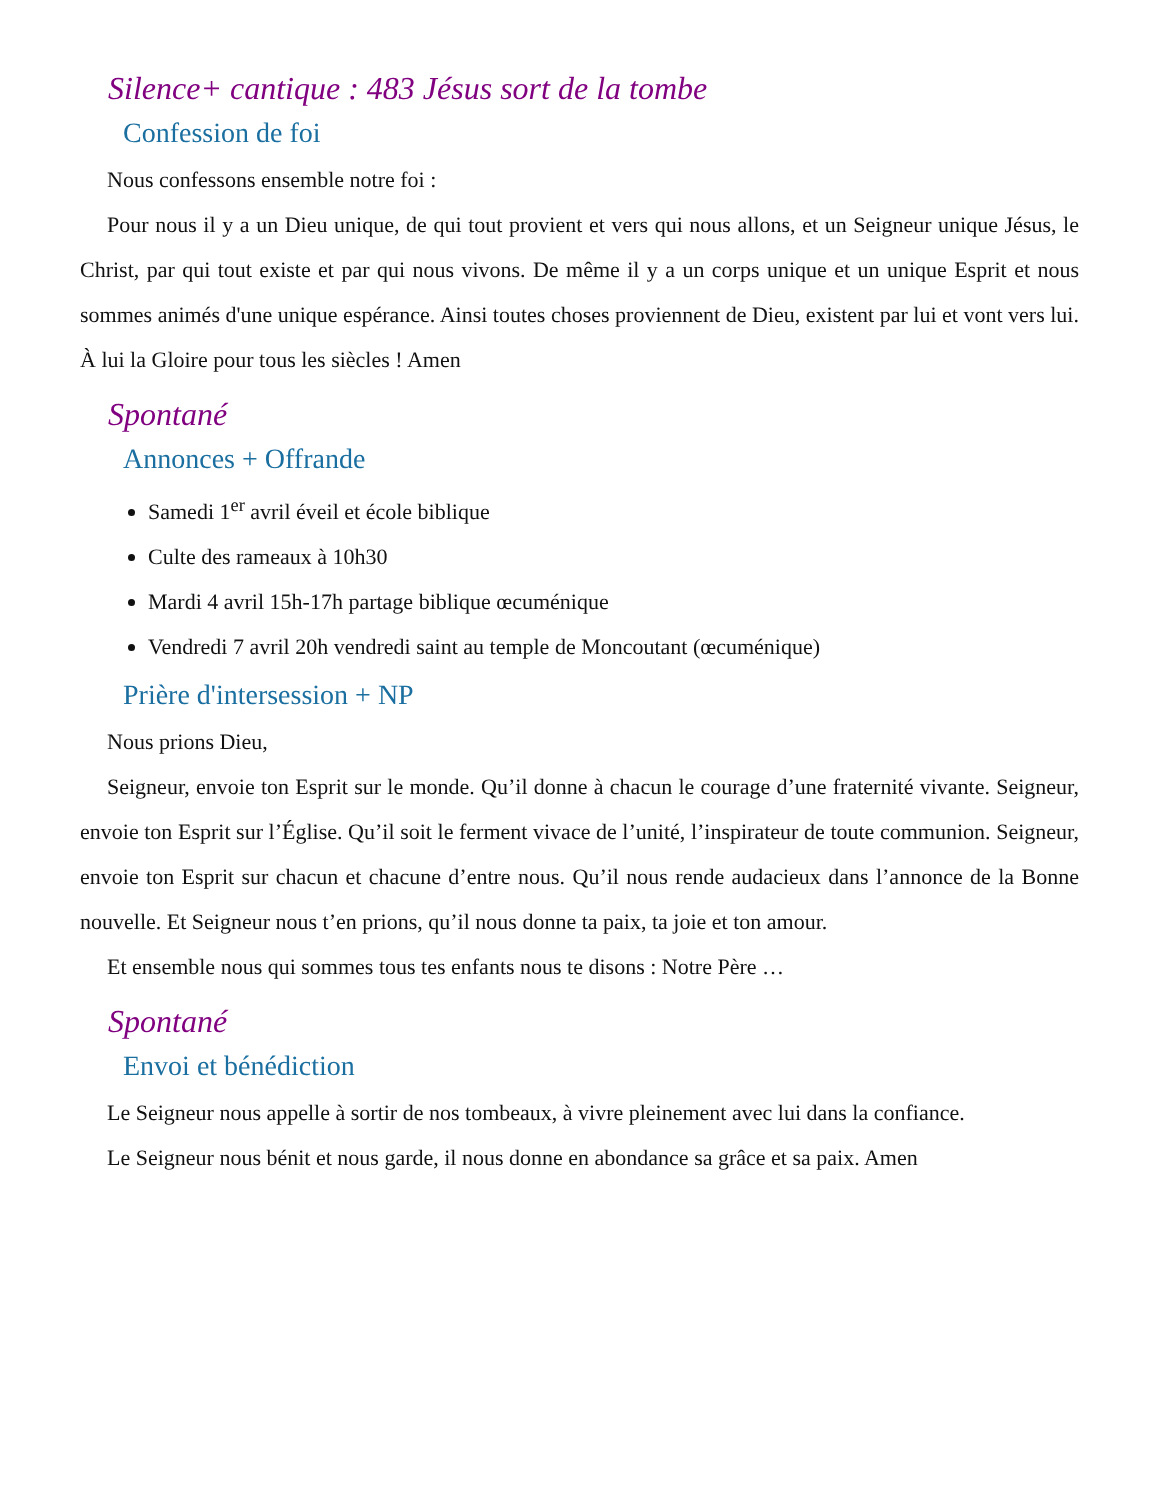Silence+ cantique : 483 Jésus sort de la tombe
Confession de foi
Nous confessons ensemble notre foi :
Pour nous il y a un Dieu unique, de qui tout provient et vers qui nous allons, et un Seigneur unique Jésus, le Christ, par qui tout existe et par qui nous vivons. De même il y a un corps unique et un unique Esprit et nous sommes animés d'une unique espérance. Ainsi toutes choses proviennent de Dieu, existent par lui et vont vers lui. À lui la Gloire pour tous les siècles ! Amen
Spontané
Annonces + Offrande
Samedi 1<sup>er</sup> avril éveil et école biblique
Culte des rameaux à 10h30
Mardi 4 avril 15h-17h partage biblique œcuménique
Vendredi 7 avril 20h vendredi saint au temple de Moncoutant (œcuménique)
Prière d'intersession + NP
Nous prions Dieu,
Seigneur, envoie ton Esprit sur le monde. Qu’il donne à chacun le courage d’une fraternité vivante. Seigneur, envoie ton Esprit sur l’Église. Qu’il soit le ferment vivace de l’unité, l’inspirateur de toute communion. Seigneur, envoie ton Esprit sur chacun et chacune d’entre nous. Qu’il nous rende audacieux dans l’annonce de la Bonne nouvelle. Et Seigneur nous t’en prions, qu’il nous donne ta paix, ta joie et ton amour.
Et ensemble nous qui sommes tous tes enfants nous te disons : Notre Père …
Spontané
Envoi et bénédiction
Le Seigneur nous appelle à sortir de nos tombeaux, à vivre pleinement avec lui dans la confiance.
Le Seigneur nous bénit et nous garde, il nous donne en abondance sa grâce et sa paix. Amen